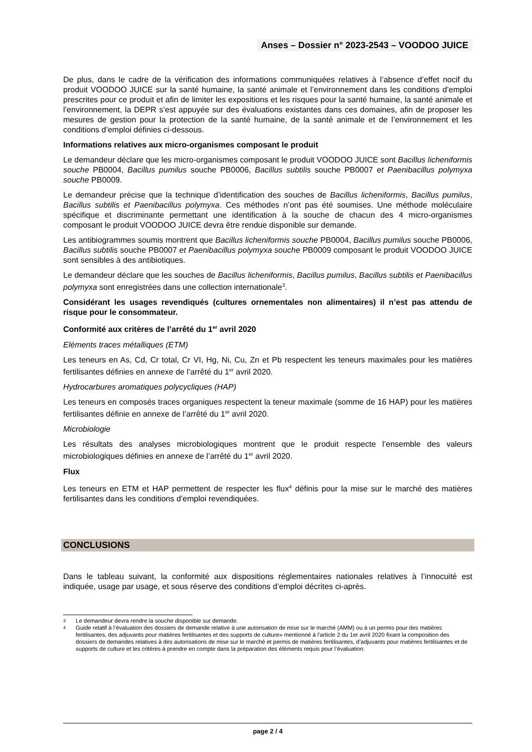Anses – Dossier n° 2023-2543 – VOODOO JUICE
De plus, dans le cadre de la vérification des informations communiquées relatives à l’absence d’effet nocif du produit VOODOO JUICE sur la santé humaine, la santé animale et l’environnement dans les conditions d’emploi prescrites pour ce produit et afin de limiter les expositions et les risques pour la santé humaine, la santé animale et l’environnement, la DEPR s’est appuyée sur des évaluations existantes dans ces domaines, afin de proposer les mesures de gestion pour la protection de la santé humaine, de la santé animale et de l’environnement et les conditions d’emploi définies ci-dessous.
Informations relatives aux micro-organismes composant le produit
Le demandeur déclare que les micro-organismes composant le produit VOODOO JUICE sont Bacillus licheniformis souche PB0004, Bacillus pumilus souche PB0006, Bacillus subtilis souche PB0007 et Paenibacillus polymyxa souche PB0009.
Le demandeur précise que la technique d’identification des souches de Bacillus licheniformis, Bacillus pumilus, Bacillus subtilis et Paenibacillus polymyxa. Ces méthodes n’ont pas été soumises. Une méthode moléculaire spécifique et discriminante permettant une identification à la souche de chacun des 4 micro-organismes composant le produit VOODOO JUICE devra être rendue disponible sur demande.
Les antibiogrammes soumis montrent que Bacillus licheniformis souche PB0004, Bacillus pumilus souche PB0006, Bacillus subtilis souche PB0007 et Paenibacillus polymyxa souche PB0009 composant le produit VOODOO JUICE sont sensibles à des antibiotiques.
Le demandeur déclare que les souches de Bacillus licheniformis, Bacillus pumilus, Bacillus subtilis et Paenibacillus polymyxa sont enregistrées dans une collection internationale<sup>3</sup>.
Considérant les usages revendiqués (cultures ornementales non alimentaires) il n’est pas attendu de risque pour le consommateur.
Conformité aux critères de l’arrêté du 1<sup>er</sup> avril 2020
Eléments traces métalliques (ETM)
Les teneurs en As, Cd, Cr total, Cr VI, Hg, Ni, Cu, Zn et Pb respectent les teneurs maximales pour les matières fertilisantes définies en annexe de l’arrêté du 1<sup>er</sup> avril 2020.
Hydrocarbures aromatiques polycycliques (HAP)
Les teneurs en composés traces organiques respectent la teneur maximale (somme de 16 HAP) pour les matières fertilisantes définie en annexe de l’arrêté du 1<sup>er</sup> avril 2020.
Microbiologie
Les résultats des analyses microbiologiques montrent que le produit respecte l’ensemble des valeurs microbiologiques définies en annexe de l’arrêté du 1<sup>er</sup> avril 2020.
Flux
Les teneurs en ETM et HAP permettent de respecter les flux<sup>4</sup> définis pour la mise sur le marché des matières fertilisantes dans les conditions d’emploi revendiquées.
CONCLUSIONS
Dans le tableau suivant, la conformité aux dispositions réglementaires nationales relatives à l’innocuité est indiquée, usage par usage, et sous réserve des conditions d’emploi décrites ci-après.
3 Le demandeur devra rendre la souche disponible sur demande.
4 Guide relatif à l’évaluation des dossiers de demande relative à une autorisation de mise sur le marché (AMM) ou à un permis pour des matières fertilisantes, des adjuvants pour matières fertilisantes et des supports de culture» mentionné à l’article 2 du 1er avril 2020 fixant la composition des dossiers de demandes relatives à des autorisations de mise sur le marché et permis de matières fertilisantes, d’adjuvants pour matières fertilisantes et de supports de culture et les critères à prendre en compte dans la préparation des éléments requis pour l’évaluation.
page 2 / 4